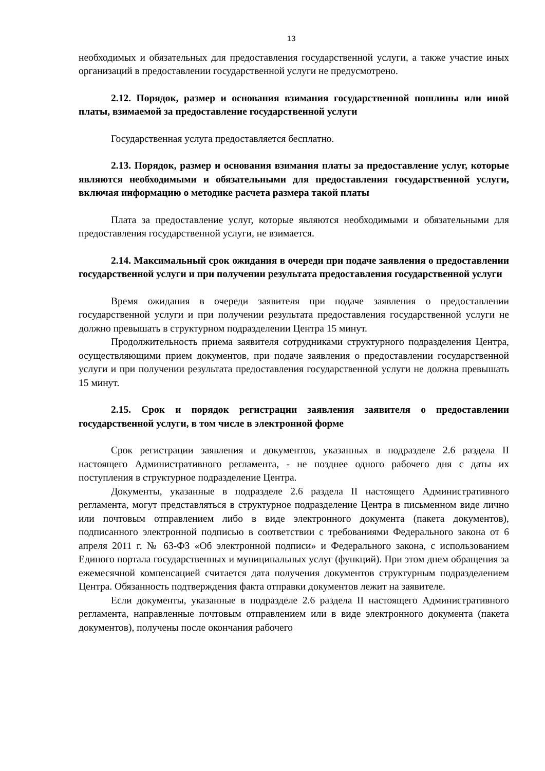13
необходимых и обязательных для предоставления государственной услуги, а также участие иных организаций в предоставлении государственной услуги не предусмотрено.
2.12. Порядок, размер и основания взимания государственной пошлины или иной платы, взимаемой за предоставление государственной услуги
Государственная услуга предоставляется бесплатно.
2.13. Порядок, размер и основания взимания платы за предоставление услуг, которые являются необходимыми и обязательными для предоставления государственной услуги, включая информацию о методике расчета размера такой платы
Плата за предоставление услуг, которые являются необходимыми и обязательными для предоставления государственной услуги, не взимается.
2.14. Максимальный срок ожидания в очереди при подаче заявления о предоставлении государственной услуги и при получении результата предоставления государственной услуги
Время ожидания в очереди заявителя при подаче заявления о предоставлении государственной услуги и при получении результата предоставления государственной услуги не должно превышать в структурном подразделении Центра 15 минут.
Продолжительность приема заявителя сотрудниками структурного подразделения Центра, осуществляющими прием документов, при подаче заявления о предоставлении государственной услуги и при получении результата предоставления государственной услуги не должна превышать 15 минут.
2.15. Срок и порядок регистрации заявления заявителя о предоставлении государственной услуги, в том числе в электронной форме
Срок регистрации заявления и документов, указанных в подразделе 2.6 раздела II настоящего Административного регламента, - не позднее одного рабочего дня с даты их поступления в структурное подразделение Центра.
Документы, указанные в подразделе 2.6 раздела II настоящего Административного регламента, могут представляться в структурное подразделение Центра в письменном виде лично или почтовым отправлением либо в виде электронного документа (пакета документов), подписанного электронной подписью в соответствии с требованиями Федерального закона от 6 апреля 2011 г. № 63-ФЗ «Об электронной подписи» и Федерального закона, с использованием Единого портала государственных и муниципальных услуг (функций). При этом днем обращения за ежемесячной компенсацией считается дата получения документов структурным подразделением Центра. Обязанность подтверждения факта отправки документов лежит на заявителе.
Если документы, указанные в подразделе 2.6 раздела II настоящего Административного регламента, направленные почтовым отправлением или в виде электронного документа (пакета документов), получены после окончания рабочего